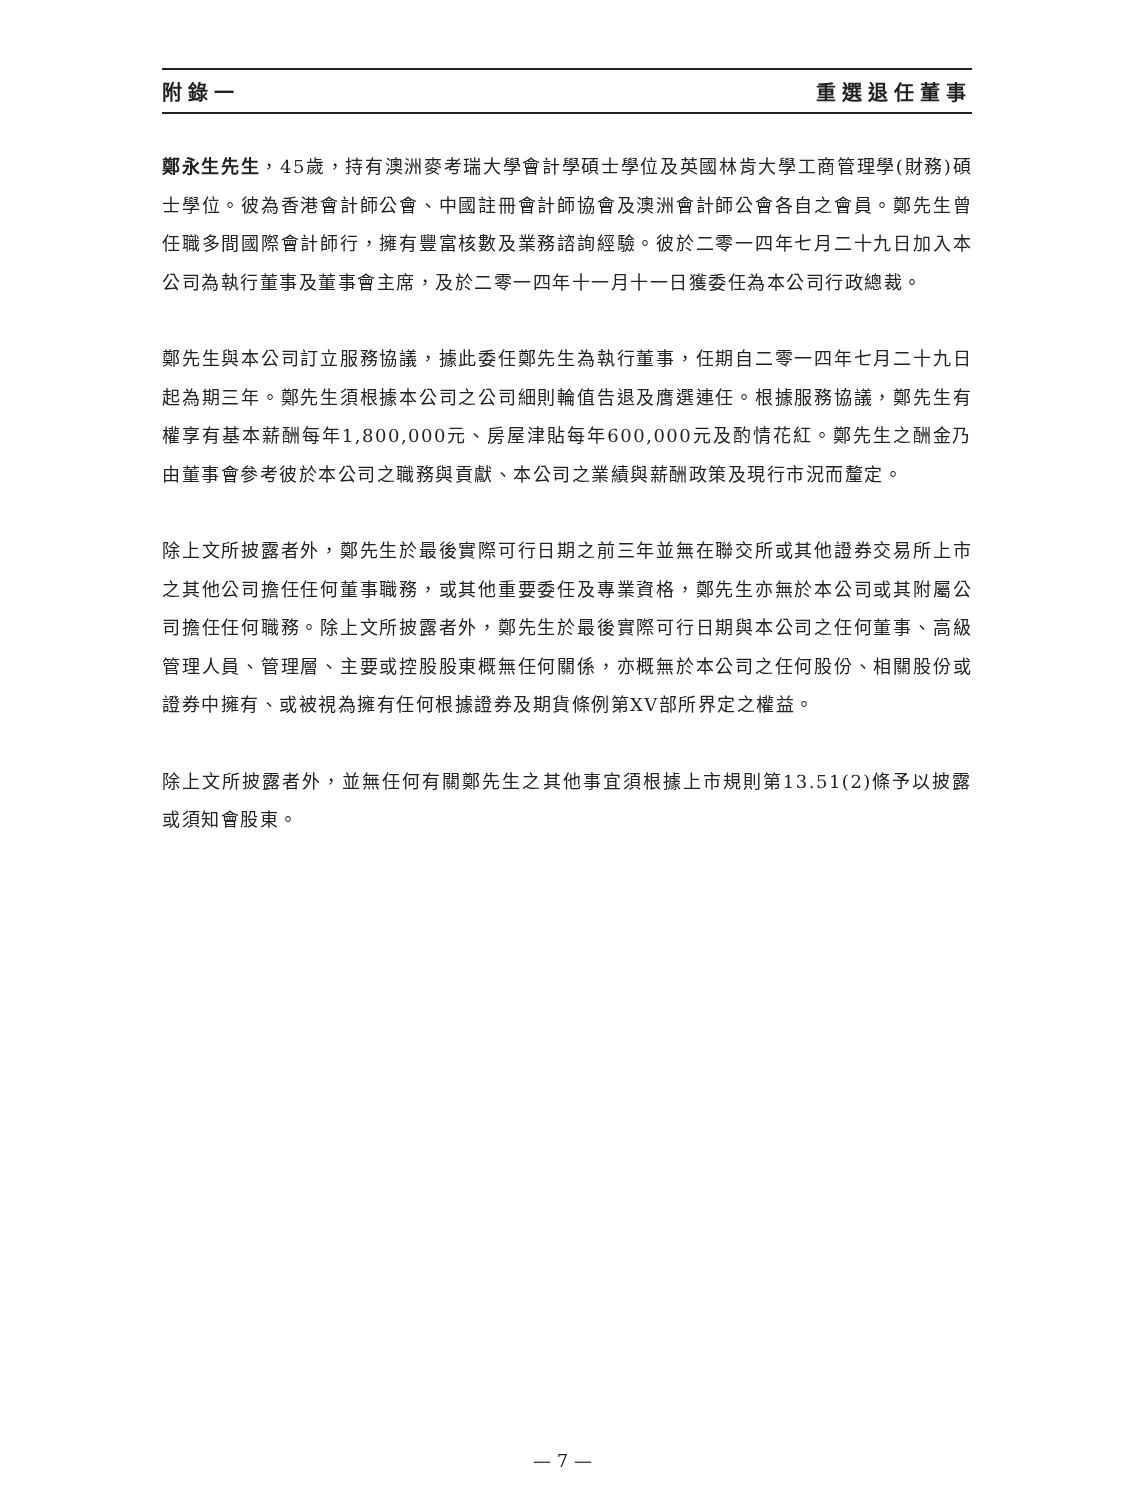附錄一 重選退任董事
鄭永生先生，45歲，持有澳洲麥考瑞大學會計學碩士學位及英國林肯大學工商管理學(財務)碩士學位。彼為香港會計師公會、中國註冊會計師協會及澳洲會計師公會各自之會員。鄭先生曾任職多間國際會計師行，擁有豐富核數及業務諮詢經驗。彼於二零一四年七月二十九日加入本公司為執行董事及董事會主席，及於二零一四年十一月十一日獲委任為本公司行政總裁。
鄭先生與本公司訂立服務協議，據此委任鄭先生為執行董事，任期自二零一四年七月二十九日起為期三年。鄭先生須根據本公司之公司細則輪值告退及膺選連任。根據服務協議，鄭先生有權享有基本薪酬每年1,800,000元、房屋津貼每年600,000元及酌情花紅。鄭先生之酬金乃由董事會參考彼於本公司之職務與貢獻、本公司之業績與薪酬政策及現行市況而釐定。
除上文所披露者外，鄭先生於最後實際可行日期之前三年並無在聯交所或其他證券交易所上市之其他公司擔任任何董事職務，或其他重要委任及專業資格，鄭先生亦無於本公司或其附屬公司擔任任何職務。除上文所披露者外，鄭先生於最後實際可行日期與本公司之任何董事、高級管理人員、管理層、主要或控股股東概無任何關係，亦概無於本公司之任何股份、相關股份或證券中擁有、或被視為擁有任何根據證券及期貨條例第XV部所界定之權益。
除上文所披露者外，並無任何有關鄭先生之其他事宜須根據上市規則第13.51(2)條予以披露或須知會股東。
— 7 —